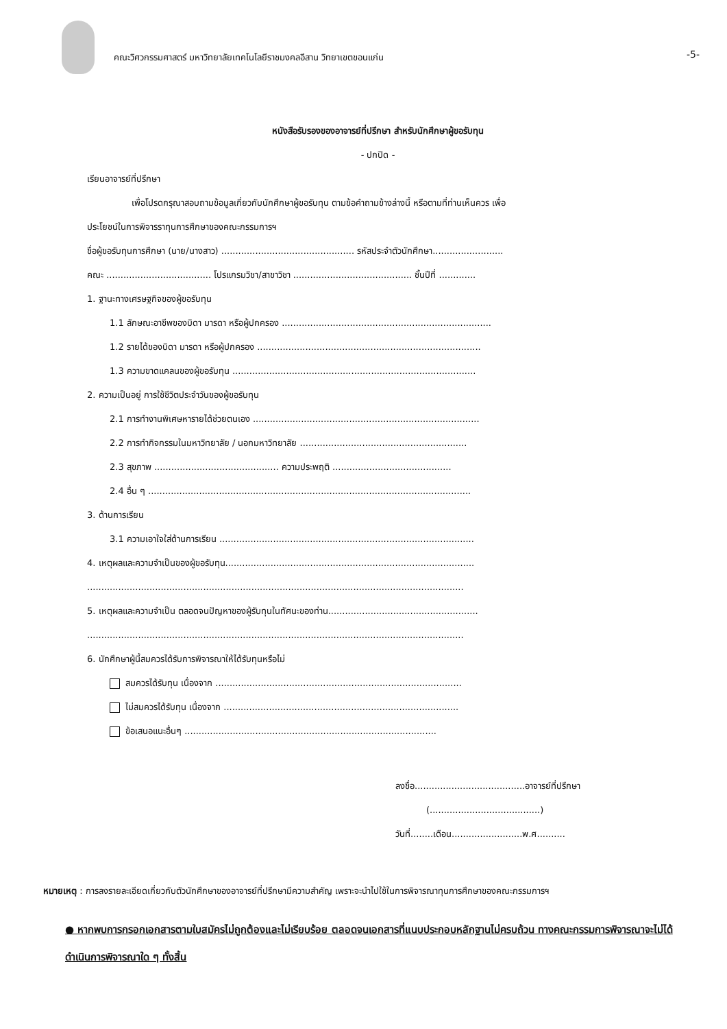คณะวิศวกรรมศาสตร์ มหาวิทยาลัยเทคโนโลยีราชมงคลอีสาน วิทยาเขตขอนแก่น
-5-
หนังสือรับรองของอาจารย์ที่ปรึกษา สำหรับนักศึกษาผู้ขอรับทุน
- ปกปิด -
เรียนอาจารย์ที่ปรึกษา
เพื่อโปรดกรุณาสอบถามข้อมูลเกี่ยวกับนักศึกษาผู้ขอรับทุน ตามข้อคำถามข้างล่างนี้ หรือตามที่ท่านเห็นควร เพื่อ
ประโยชน์ในการพิจารราทุนการศึกษาของคณะกรรมการฯ
ชื่อผู้ขอรับทุนการศึกษา (นาย/นางสาว) ............................................... รหัสประจำตัวนักศึกษา.........................
คณะ ..................................... โปรแกรมวิชา/สาขาวิชา .......................................... ชั้นปีที่ .............
1. ฐานะทางเศรษฐกิจของผู้ขอรับทุน
1.1 ลักษณะอาชีพของบิดา มารดา หรือผู้ปกครอง ..........................................................................
1.2 รายได้ของบิดา มารดา หรือผู้ปกครอง ...............................................................................
1.3 ความขาดแคลนของผู้ขอรับทุน ......................................................................................
2. ความเป็นอยู่ การใช้ชีวิตประจำวันของผู้ขอรับทุน
2.1 การทำงานพิเศษหารายได้ช่วยตนเอง ................................................................................
2.2 การทำกิจกรรมในมหาวิทยาลัย / นอกมหาวิทยาลัย ...........................................................
2.3 สุขภาพ ............................................ ความประพฤติ ..........................................
2.4 อื่น ๆ ..................................................................................................................
3. ด้านการเรียน
3.1 ความเอาใจใส่ด้านการเรียน ..........................................................................................
4. เหตุผลและความจำเป็นของผู้ขอรับทุน........................................................................................
.....................................................................................................................................
5. เหตุผลและความจำเป็น ตลอดจนปัญหาของผู้รับทุนในทัศนะของท่าน.....................................................
.....................................................................................................................................
6. นักศึกษาผู้นี้สมควรได้รับการพิจารณาให้ได้รับทุนหรือไม่
สมควรได้รับทุน เนื่องจาก .......................................................................................
ไม่สมควรได้รับทุน เนื่องจาก ...................................................................................
ข้อเสนอแนะอื่นๆ .........................................................................................
ลงชื่อ.......................................อาจารย์ที่ปรึกษา
(.......................................)
วันที่........เดือน.........................พ.ศ..........
หมายเหตุ : การลงรายละเอียดเกี่ยวกับตัวนักศึกษาของอาจารย์ที่ปรึกษามีความสำคัญ เพราะจะนำไปใช้ในการพิจารณาทุนการศึกษาของคณะกรรมการฯ
● หากพบการกรอกเอกสารตามใบสมัครไม่ถูกต้องและไม่เรียบร้อย ตลอดจนเอกสารที่แนบประกอบหลักฐานไม่ครบถ้วน ทางคณะกรรมการพิจารณาจะไม่ได้ดำเนินการพิจารณาใด ๆ ทั้งสิ้น